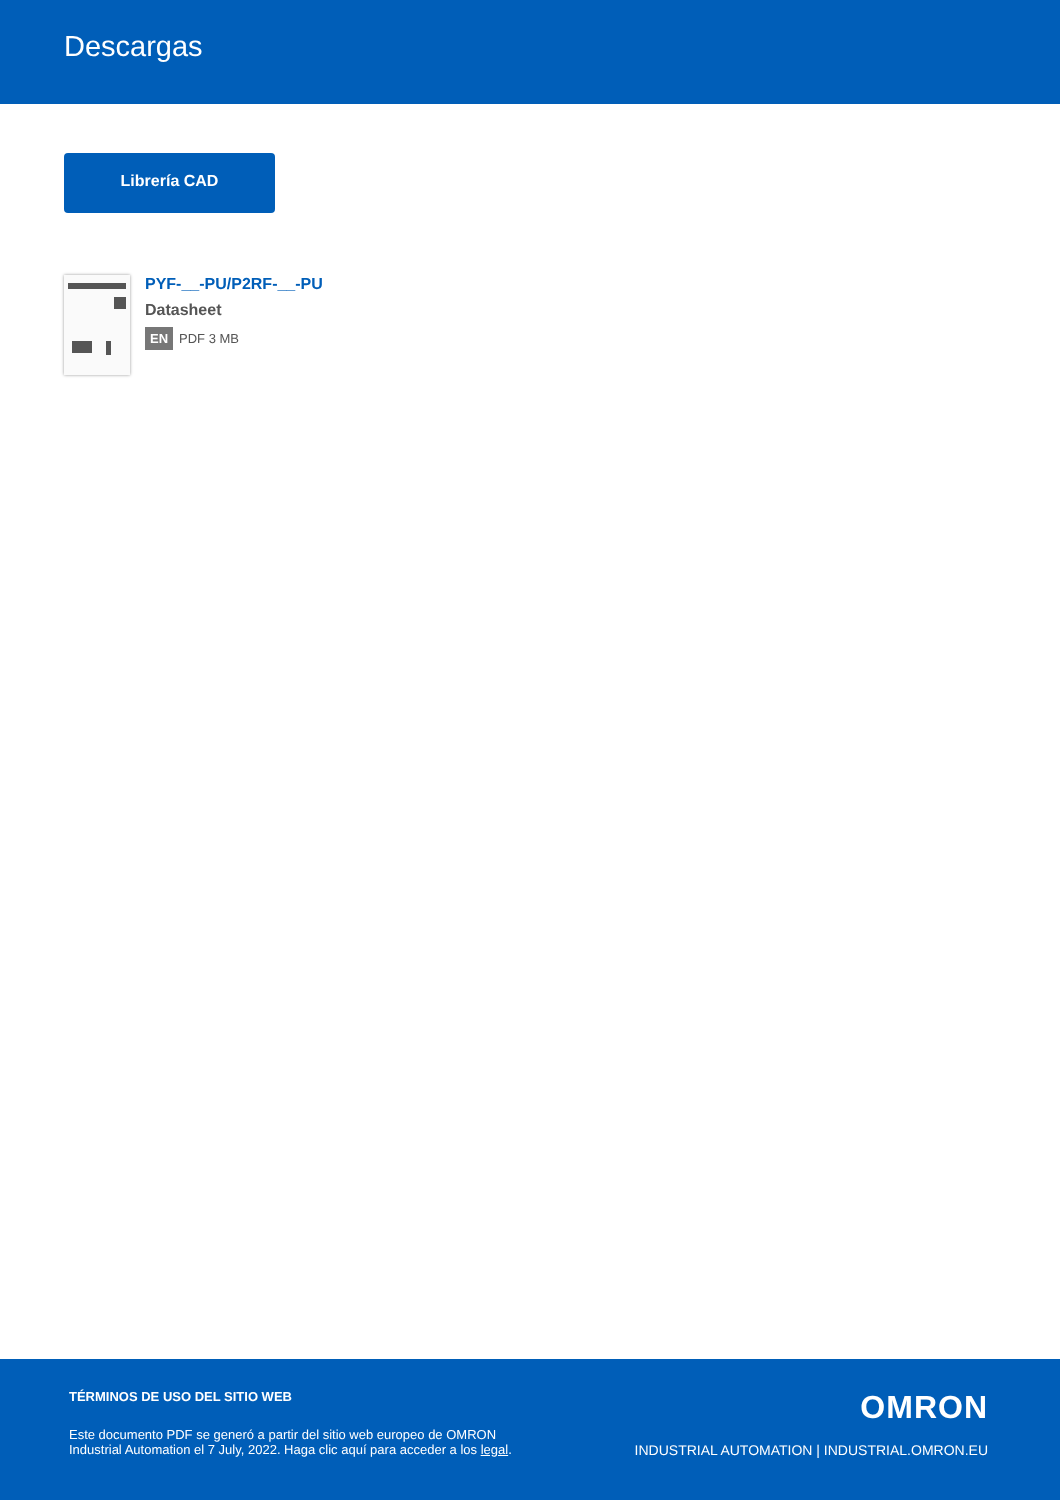Descargas
Librería CAD
PYF-__-PU/P2RF-__-PU
Datasheet
EN PDF 3 MB
TÉRMINOS DE USO DEL SITIO WEB
Este documento PDF se generó a partir del sitio web europeo de OMRON Industrial Automation el 7 July, 2022. Haga clic aquí para acceder a los legal.
OMRON
INDUSTRIAL AUTOMATION | INDUSTRIAL.OMRON.EU